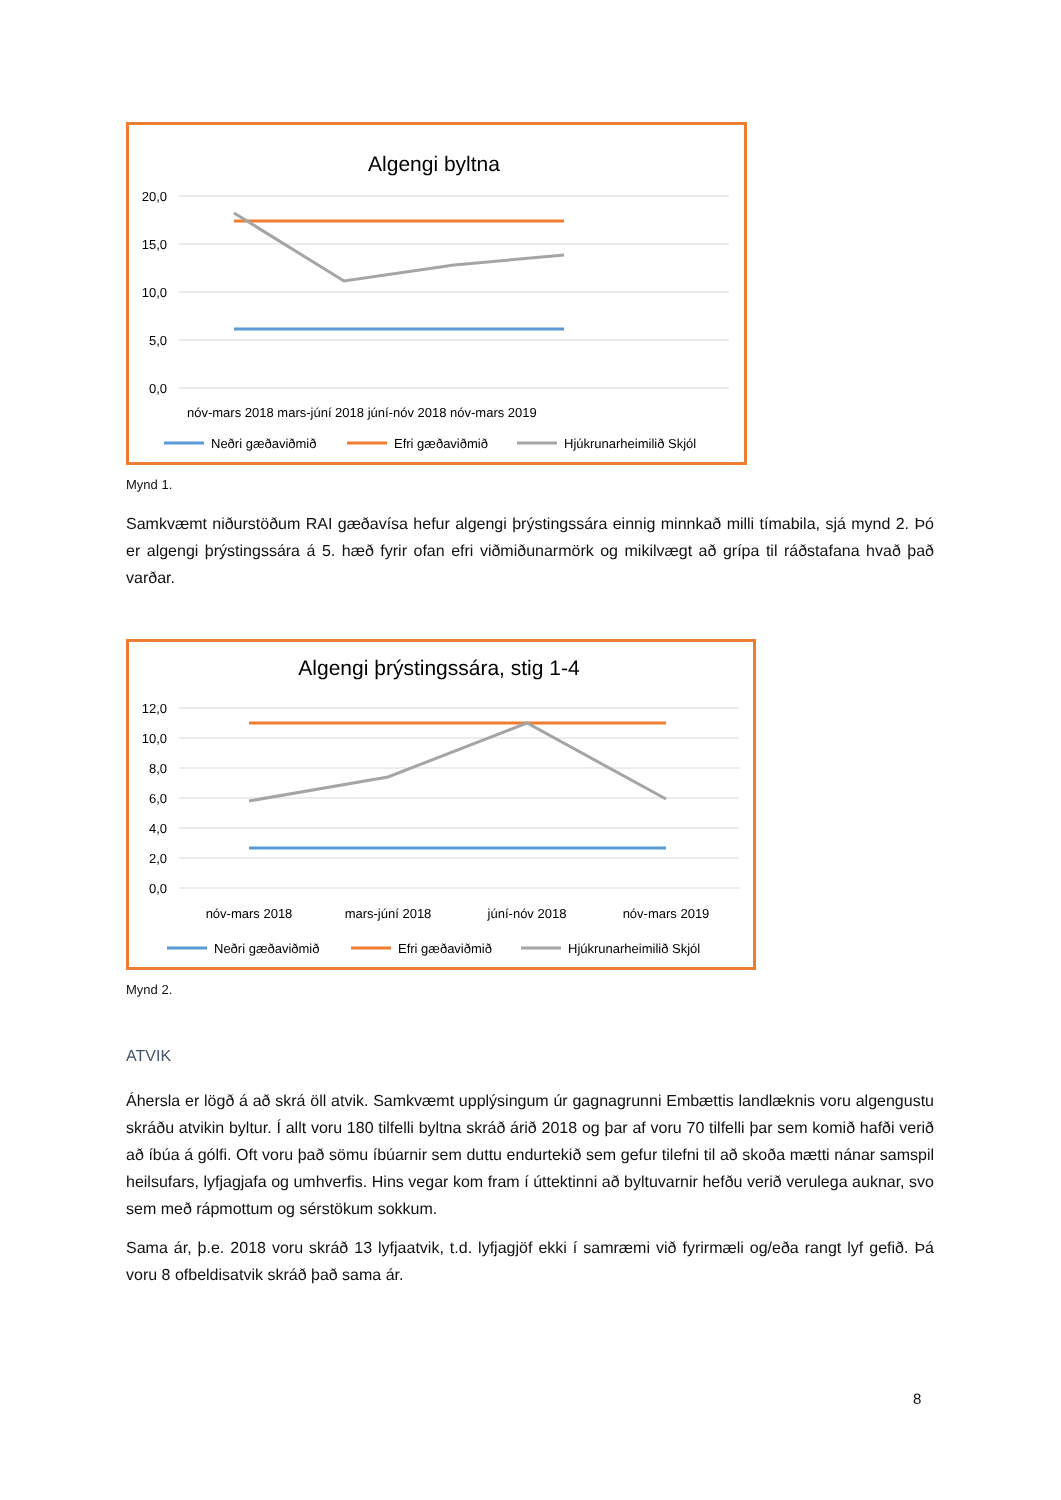Algengi byltna
20,0
15,0
10,0
5,0
0,0
nóv-mars 2018 mars-júní 2018 júní-nóv 2018 nóv-mars 2019
Neðri gæðaviðmið
Efri gæðaviðmið
Hjúkrunarheimilið Skjól
Mynd 1.
Samkvæmt niðurstöðum RAI gæðavísa hefur algengi þrýstingssára einnig minnkað milli tímabila, sjá mynd 2. Þó er algengi þrýstingssára á 5. hæð fyrir ofan efri viðmiðunarmörk og mikilvægt að grípa til ráðstafana hvað það varðar.
Algengi þrýstingssára, stig 1-4
12,0
10,0
8,0
6,0
4,0
2,0
0,0
nóv-mars 2018
mars-júní 2018
júní-nóv 2018
nóv-mars 2019
Neðri gæðaviðmið
Efri gæðaviðmið
Hjúkrunarheimilið Skjól
Mynd 2.
ATVIK
Áhersla er lögð á að skrá öll atvik. Samkvæmt upplýsingum úr gagnagrunni Embættis landlæknis voru algengustu skráðu atvikin byltur. Í allt voru 180 tilfelli byltna skráð árið 2018 og þar af voru 70 tilfelli þar sem komið hafði verið að íbúa á gólfi. Oft voru það sömu íbúarnir sem duttu endurtekið sem gefur tilefni til að skoða mætti nánar samspil heilsufars, lyfjagjafa og umhverfis. Hins vegar kom fram í úttektinni að byltuvarnir hefðu verið verulega auknar, svo sem með rápmottum og sérstökum sokkum.
Sama ár, þ.e. 2018 voru skráð 13 lyfjaatvik, t.d. lyfjagjöf ekki í samræmi við fyrirmæli og/eða rangt lyf gefið. Þá voru 8 ofbeldisatvik skráð það sama ár.
8